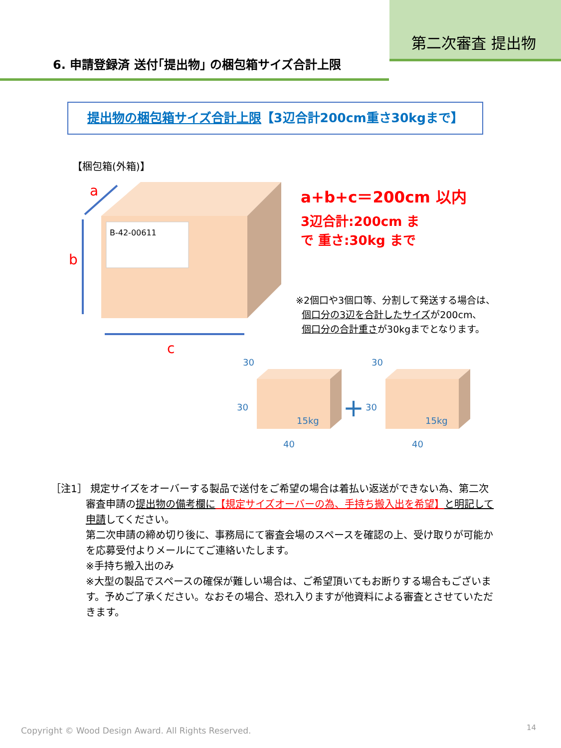第二次審査 提出物
6. 申請登録済 送付｢提出物｣ の梱包箱サイズ合計上限
提出物の梱包箱サイズ合計上限【3辺合計200cm重さ30kgまで】
【梱包箱(外箱)】
B-42-00611
a
b
c
15kg
30
30
40
+
15kg
30
30
40
a+b+c＝200cm 以内
3辺合計:200cm ま
で 重さ:30kg まで
※2個口や3個口等、分割して発送する場合は、
個口分の3辺を合計したサイズが200cm、
個口分の合計重さが30kgまでとなります。
［注1］ 規定サイズをオーバーする製品で送付をご希望の場合は着払い返送ができない為、第二次
審査申請の提出物の備考欄に【規定サイズオーバーの為、手持ち搬入出を希望】と明記して申請してください。
第二次申請の締め切り後に、事務局にて審査会場のスペースを確認の上、受け取りが可能かを応募受付よりメールにてご連絡いたします。
※手持ち搬入出のみ
※大型の製品でスペースの確保が難しい場合は、ご希望頂いてもお断りする場合もございます。予めご了承ください。なおその場合、恐れ入りますが他資料による審査とさせていただきます。
Copyright © Wood Design Award. All Rights Reserved.
14